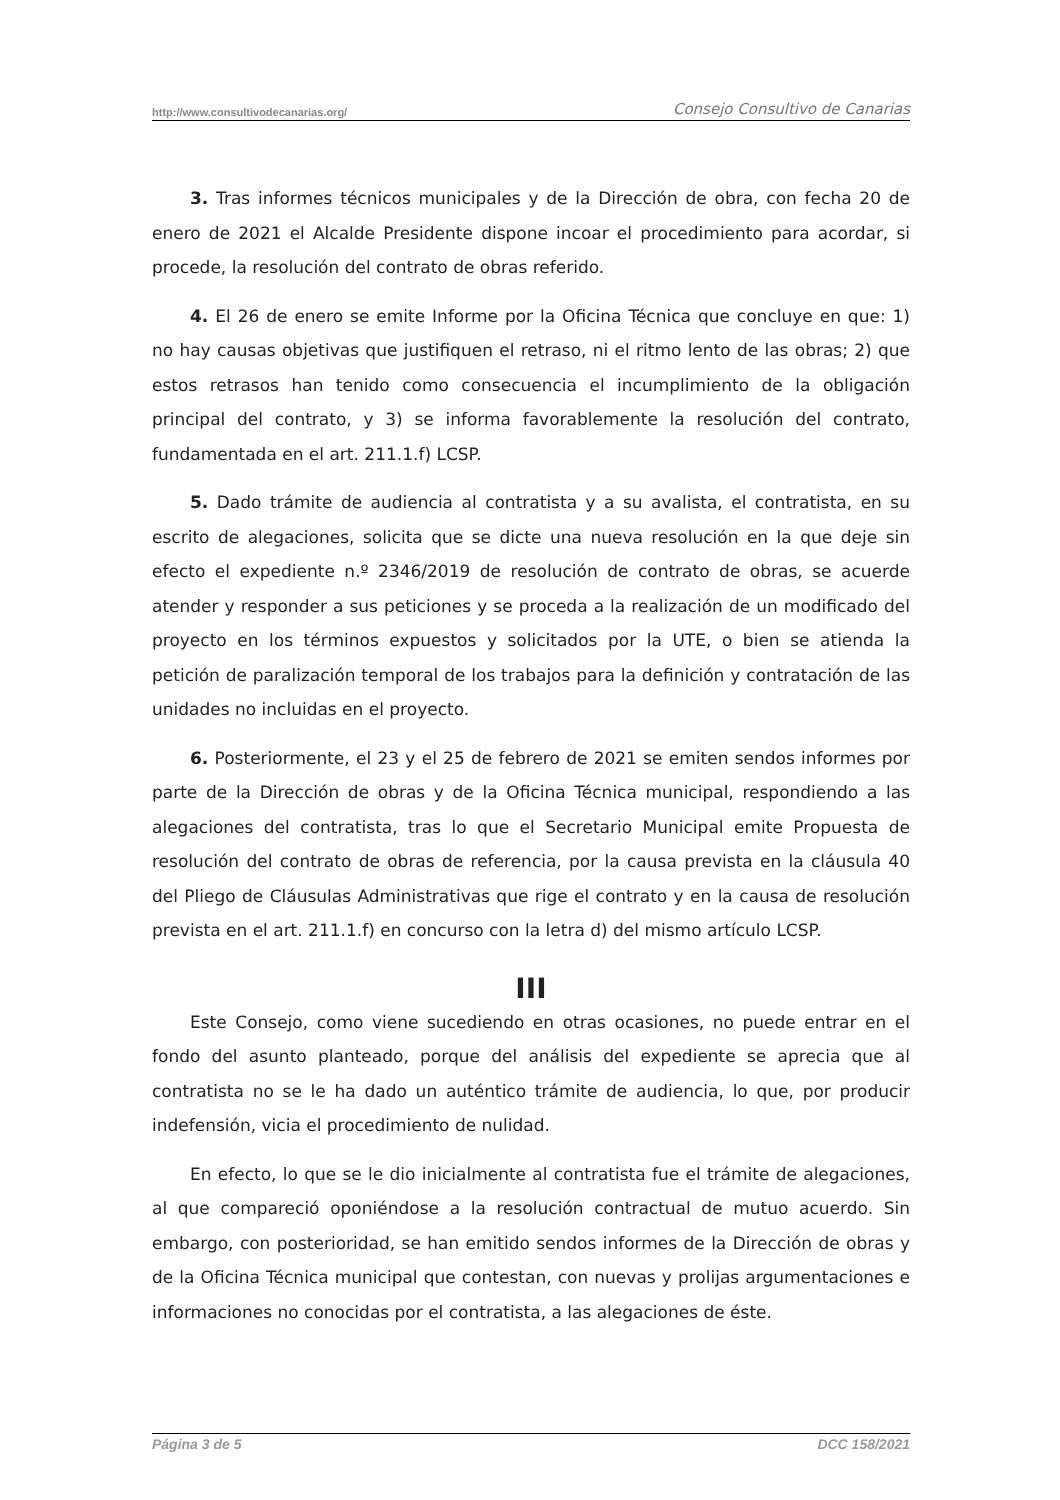http://www.consultivodecanarias.org/ Consejo Consultivo de Canarias
3. Tras informes técnicos municipales y de la Dirección de obra, con fecha 20 de enero de 2021 el Alcalde Presidente dispone incoar el procedimiento para acordar, si procede, la resolución del contrato de obras referido.
4. El 26 de enero se emite Informe por la Oficina Técnica que concluye en que: 1) no hay causas objetivas que justifiquen el retraso, ni el ritmo lento de las obras; 2) que estos retrasos han tenido como consecuencia el incumplimiento de la obligación principal del contrato, y 3) se informa favorablemente la resolución del contrato, fundamentada en el art. 211.1.f) LCSP.
5. Dado trámite de audiencia al contratista y a su avalista, el contratista, en su escrito de alegaciones, solicita que se dicte una nueva resolución en la que deje sin efecto el expediente n.º 2346/2019 de resolución de contrato de obras, se acuerde atender y responder a sus peticiones y se proceda a la realización de un modificado del proyecto en los términos expuestos y solicitados por la UTE, o bien se atienda la petición de paralización temporal de los trabajos para la definición y contratación de las unidades no incluidas en el proyecto.
6. Posteriormente, el 23 y el 25 de febrero de 2021 se emiten sendos informes por parte de la Dirección de obras y de la Oficina Técnica municipal, respondiendo a las alegaciones del contratista, tras lo que el Secretario Municipal emite Propuesta de resolución del contrato de obras de referencia, por la causa prevista en la cláusula 40 del Pliego de Cláusulas Administrativas que rige el contrato y en la causa de resolución prevista en el art. 211.1.f) en concurso con la letra d) del mismo artículo LCSP.
III
Este Consejo, como viene sucediendo en otras ocasiones, no puede entrar en el fondo del asunto planteado, porque del análisis del expediente se aprecia que al contratista no se le ha dado un auténtico trámite de audiencia, lo que, por producir indefensión, vicia el procedimiento de nulidad.
En efecto, lo que se le dio inicialmente al contratista fue el trámite de alegaciones, al que compareció oponiéndose a la resolución contractual de mutuo acuerdo. Sin embargo, con posterioridad, se han emitido sendos informes de la Dirección de obras y de la Oficina Técnica municipal que contestan, con nuevas y prolijas argumentaciones e informaciones no conocidas por el contratista, a las alegaciones de éste.
Página 3 de 5 DCC 158/2021